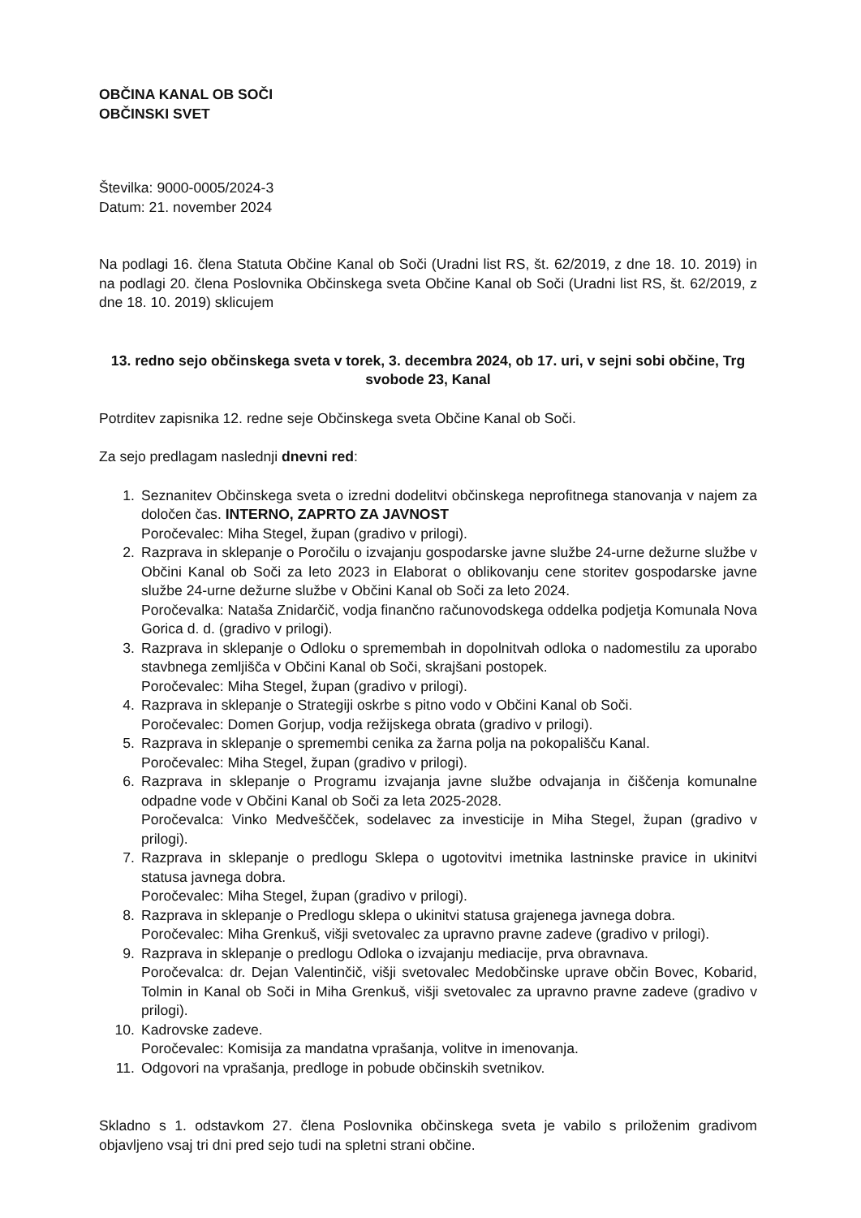OBČINA KANAL OB SOČI
OBČINSKI SVET
Številka: 9000-0005/2024-3
Datum: 21. november 2024
Na podlagi 16. člena Statuta Občine Kanal ob Soči (Uradni list RS, št. 62/2019, z dne 18. 10. 2019) in na podlagi 20. člena Poslovnika Občinskega sveta Občine Kanal ob Soči (Uradni list RS, št. 62/2019, z dne 18. 10. 2019) sklicujem
13. redno sejo občinskega sveta v torek, 3. decembra 2024, ob 17. uri, v sejni sobi občine, Trg svobode 23, Kanal
Potrditev zapisnika 12. redne seje Občinskega sveta Občine Kanal ob Soči.
Za sejo predlagam naslednji dnevni red:
1. Seznanitev Občinskega sveta o izredni dodelitvi občinskega neprofitnega stanovanja v najem za določen čas. INTERNO, ZAPRTO ZA JAVNOST
Poročevalec: Miha Stegel, župan (gradivo v prilogi).
2. Razprava in sklepanje o Poročilu o izvajanju gospodarske javne službe 24-urne dežurne službe v Občini Kanal ob Soči za leto 2023 in Elaborat o oblikovanju cene storitev gospodarske javne službe 24-urne dežurne službe v Občini Kanal ob Soči za leto 2024.
Poročevalka: Nataša Znidarčič, vodja finančno računovodskega oddelka podjetja Komunala Nova Gorica d. d. (gradivo v prilogi).
3. Razprava in sklepanje o Odloku o spremembah in dopolnitvah odloka o nadomestilu za uporabo stavbnega zemljišča v Občini Kanal ob Soči, skrajšani postopek.
Poročevalec: Miha Stegel, župan (gradivo v prilogi).
4. Razprava in sklepanje o Strategiji oskrbe s pitno vodo v Občini Kanal ob Soči.
Poročevalec: Domen Gorjup, vodja režijskega obrata (gradivo v prilogi).
5. Razprava in sklepanje o spremembi cenika za žarna polja na pokopališču Kanal.
Poročevalec: Miha Stegel, župan (gradivo v prilogi).
6. Razprava in sklepanje o Programu izvajanja javne službe odvajanja in čiščenja komunalne odpadne vode v Občini Kanal ob Soči za leta 2025-2028.
Poročevalca: Vinko Medveščček, sodelavec za investicije in Miha Stegel, župan (gradivo v prilogi).
7. Razprava in sklepanje o predlogu Sklepa o ugotovitvi imetnika lastninske pravice in ukinitvi statusa javnega dobra.
Poročevalec: Miha Stegel, župan (gradivo v prilogi).
8. Razprava in sklepanje o Predlogu sklepa o ukinitvi statusa grajenega javnega dobra.
Poročevalec: Miha Grenkuš, višji svetovalec za upravno pravne zadeve (gradivo v prilogi).
9. Razprava in sklepanje o predlogu Odloka o izvajanju mediacije, prva obravnava.
Poročevalca: dr. Dejan Valentinčič, višji svetovalec Medobčinske uprave občin Bovec, Kobarid, Tolmin in Kanal ob Soči in Miha Grenkuš, višji svetovalec za upravno pravne zadeve (gradivo v prilogi).
10. Kadrovske zadeve.
Poročevalec: Komisija za mandatna vprašanja, volitve in imenovanja.
11. Odgovori na vprašanja, predloge in pobude občinskih svetnikov.
Skladno s 1. odstavkom 27. člena Poslovnika občinskega sveta je vabilo s priloženim gradivom objavljeno vsaj tri dni pred sejo tudi na spletni strani občine.